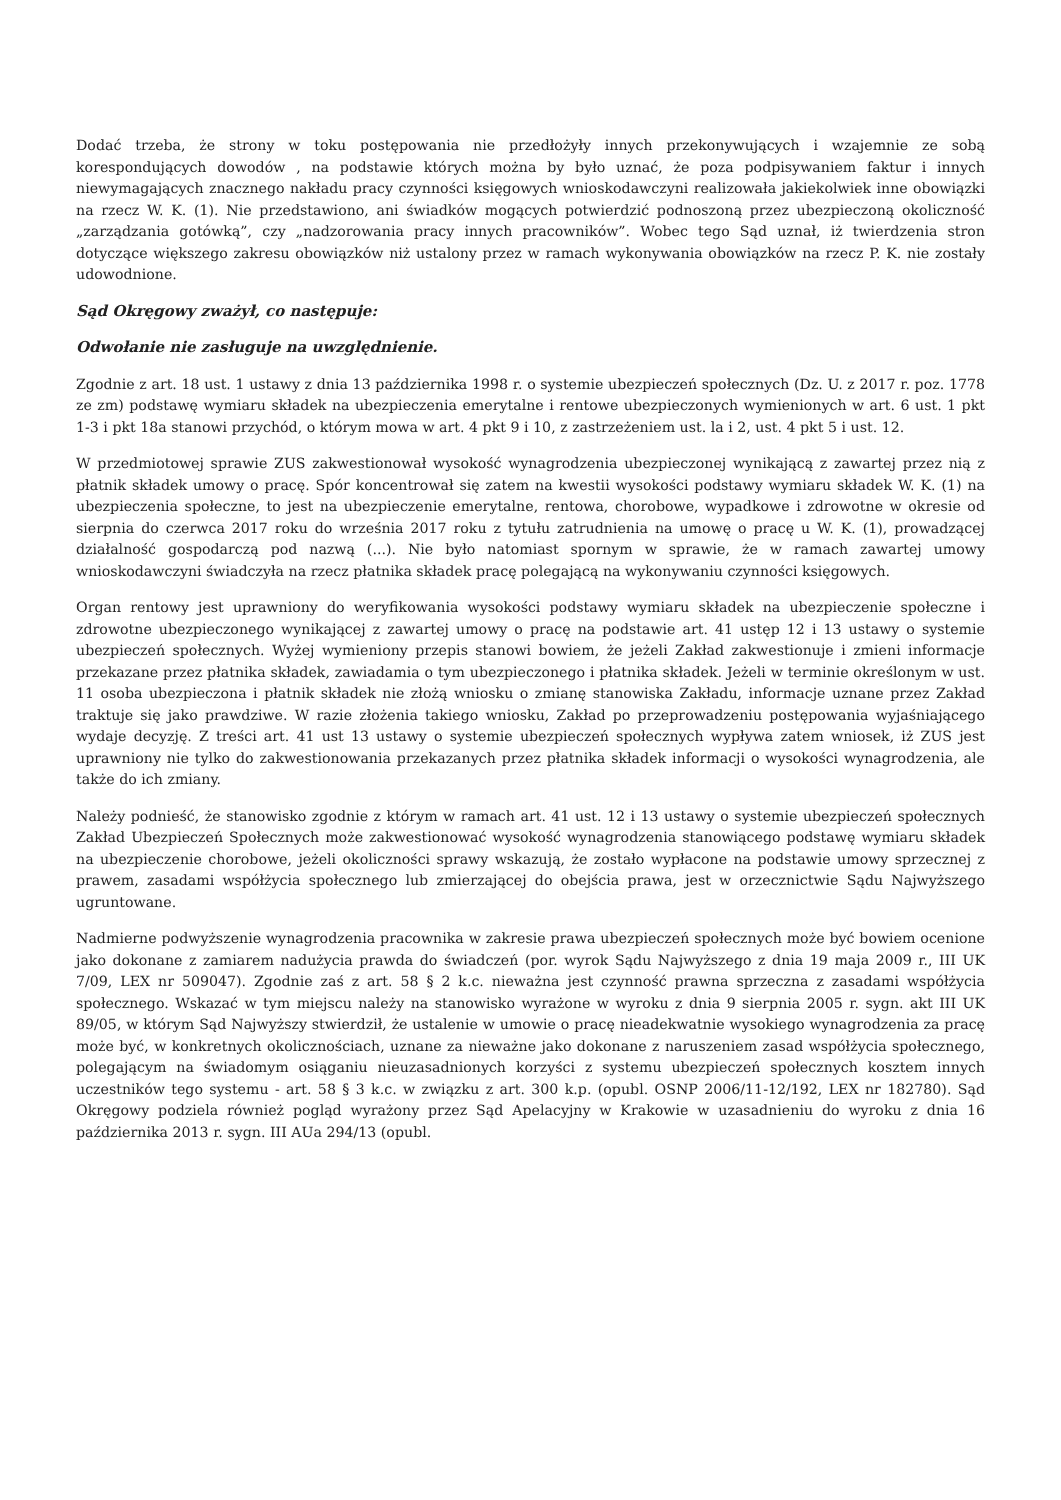Dodać trzeba, że strony w toku postępowania nie przedłożyły innych przekonywujących i wzajemnie ze sobą korespondujących dowodów , na podstawie których można by było uznać, że poza podpisywaniem faktur i innych niewymagających znacznego nakładu pracy czynności księgowych wnioskodawczyni realizowała jakiekolwiek inne obowiązki na rzecz W. K. (1). Nie przedstawiono, ani świadków mogących potwierdzić podnoszoną przez ubezpieczoną okoliczność „zarządzania gotówką”, czy „nadzorowania pracy innych pracowników”. Wobec tego Sąd uznał, iż twierdzenia stron dotyczące większego zakresu obowiązków niż ustalony przez w ramach wykonywania obowiązków na rzecz P. K. nie zostały udowodnione.
Sąd Okręgowy zważył, co następuje:
Odwołanie nie zasługuje na uwzględnienie.
Zgodnie z art. 18 ust. 1 ustawy z dnia 13 października 1998 r. o systemie ubezpieczeń społecznych (Dz. U. z 2017 r. poz. 1778 ze zm) podstawę wymiaru składek na ubezpieczenia emerytalne i rentowe ubezpieczonych wymienionych w art. 6 ust. 1 pkt 1-3 i pkt 18a stanowi przychód, o którym mowa w art. 4 pkt 9 i 10, z zastrzeżeniem ust. la i 2, ust. 4 pkt 5 i ust. 12.
W przedmiotowej sprawie ZUS zakwestionował wysokość wynagrodzenia ubezpieczonej wynikającą z zawartej przez nią z płatnik składek umowy o pracę. Spór koncentrował się zatem na kwestii wysokości podstawy wymiaru składek W. K. (1) na ubezpieczenia społeczne, to jest na ubezpieczenie emerytalne, rentowa, chorobowe, wypadkowe i zdrowotne w okresie od sierpnia do czerwca 2017 roku do września 2017 roku z tytułu zatrudnienia na umowę o pracę u W. K. (1), prowadzącej działalność gospodarczą pod nazwą (...). Nie było natomiast spornym w sprawie, że w ramach zawartej umowy wnioskodawczyni świadczyła na rzecz płatnika składek pracę polegającą na wykonywaniu czynności księgowych.
Organ rentowy jest uprawniony do weryfikowania wysokości podstawy wymiaru składek na ubezpieczenie społeczne i zdrowotne ubezpieczonego wynikającej z zawartej umowy o pracę na podstawie art. 41 ustęp 12 i 13 ustawy o systemie ubezpieczeń społecznych. Wyżej wymieniony przepis stanowi bowiem, że jeżeli Zakład zakwestionuje i zmieni informacje przekazane przez płatnika składek, zawiadamia o tym ubezpieczonego i płatnika składek. Jeżeli w terminie określonym w ust. 11 osoba ubezpieczona i płatnik składek nie złożą wniosku o zmianę stanowiska Zakładu, informacje uznane przez Zakład traktuje się jako prawdziwe. W razie złożenia takiego wniosku, Zakład po przeprowadzeniu postępowania wyjaśniającego wydaje decyzję. Z treści art. 41 ust 13 ustawy o systemie ubezpieczeń społecznych wypływa zatem wniosek, iż ZUS jest uprawniony nie tylko do zakwestionowania przekazanych przez płatnika składek informacji o wysokości wynagrodzenia, ale także do ich zmiany.
Należy podnieść, że stanowisko zgodnie z którym w ramach art. 41 ust. 12 i 13 ustawy o systemie ubezpieczeń społecznych Zakład Ubezpieczeń Społecznych może zakwestionować wysokość wynagrodzenia stanowiącego podstawę wymiaru składek na ubezpieczenie chorobowe, jeżeli okoliczności sprawy wskazują, że zostało wypłacone na podstawie umowy sprzecznej z prawem, zasadami współżycia społecznego lub zmierzającej do obejścia prawa, jest w orzecznictwie Sądu Najwyższego ugruntowane.
Nadmierne podwyższenie wynagrodzenia pracownika w zakresie prawa ubezpieczeń społecznych może być bowiem ocenione jako dokonane z zamiarem nadużycia prawda do świadczeń (por. wyrok Sądu Najwyższego z dnia 19 maja 2009 r., III UK 7/09, LEX nr 509047). Zgodnie zaś z art. 58 § 2 k.c. nieważna jest czynność prawna sprzeczna z zasadami współżycia społecznego. Wskazać w tym miejscu należy na stanowisko wyrażone w wyroku z dnia 9 sierpnia 2005 r. sygn. akt III UK 89/05, w którym Sąd Najwyższy stwierdził, że ustalenie w umowie o pracę nieadekwatnie wysokiego wynagrodzenia za pracę może być, w konkretnych okolicznościach, uznane za nieważne jako dokonane z naruszeniem zasad współżycia społecznego, polegającym na świadomym osiąganiu nieuzasadnionych korzyści z systemu ubezpieczeń społecznych kosztem innych uczestników tego systemu - art. 58 § 3 k.c. w związku z art. 300 k.p. (opubl. OSNP 2006/11-12/192, LEX nr 182780). Sąd Okręgowy podziela również pogląd wyrażony przez Sąd Apelacyjny w Krakowie w uzasadnieniu do wyroku z dnia 16 października 2013 r. sygn. III AUa 294/13 (opubl.